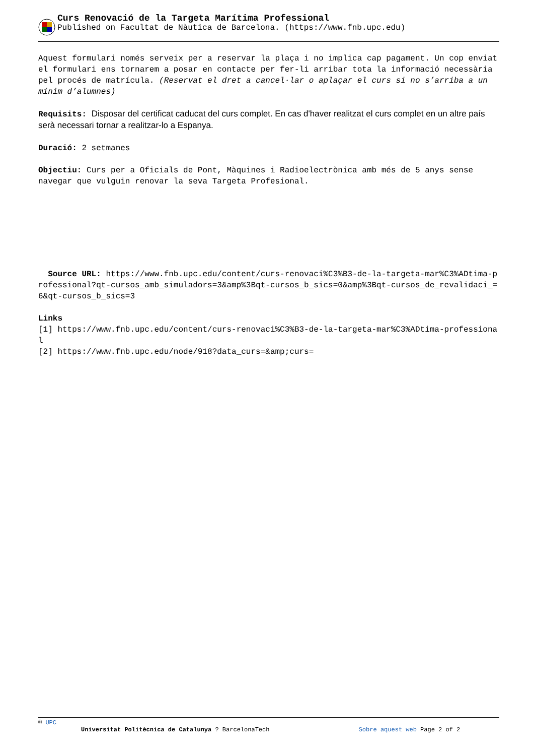Curs Renovació de la Targeta Marítima Professional
Published on Facultat de Nàutica de Barcelona. (https://www.fnb.upc.edu)
Aquest formulari només serveix per a reservar la plaça i no implica cap pagament. Un cop enviat el formulari ens tornarem a posar en contacte per fer-li arribar tota la informació necessària pel procés de matrícula. (Reservat el dret a cancel·lar o aplaçar el curs si no s’arriba a un mínim d’alumnes)
Requisits: Disposar del certificat caducat del curs complet. En cas d'haver realitzat el curs complet en un altre país serà necessari tornar a realitzar-lo a Espanya.
Duració: 2 setmanes
Objectiu: Curs per a Oficials de Pont, Màquines i Radioelectrònica amb més de 5 anys sense navegar que vulguin renovar la seva Targeta Profesional.
Source URL: https://www.fnb.upc.edu/content/curs-renovaci%C3%B3-de-la-targeta-mar%C3%ADtima-professional?qt-cursos_amb_simuladors=3&amp%3Bqt-cursos_b_sics=0&amp%3Bqt-cursos_de_revalidaci_=6&qt-cursos_b_sics=3
Links
[1] https://www.fnb.upc.edu/content/curs-renovaci%C3%B3-de-la-targeta-mar%C3%ADtima-professional
[2] https://www.fnb.upc.edu/node/918?data_curs=&amp;curs=
© UPC
Universitat Politècnica de Catalunya ? BarcelonaTech Sobre aquest web Page 2 of 2